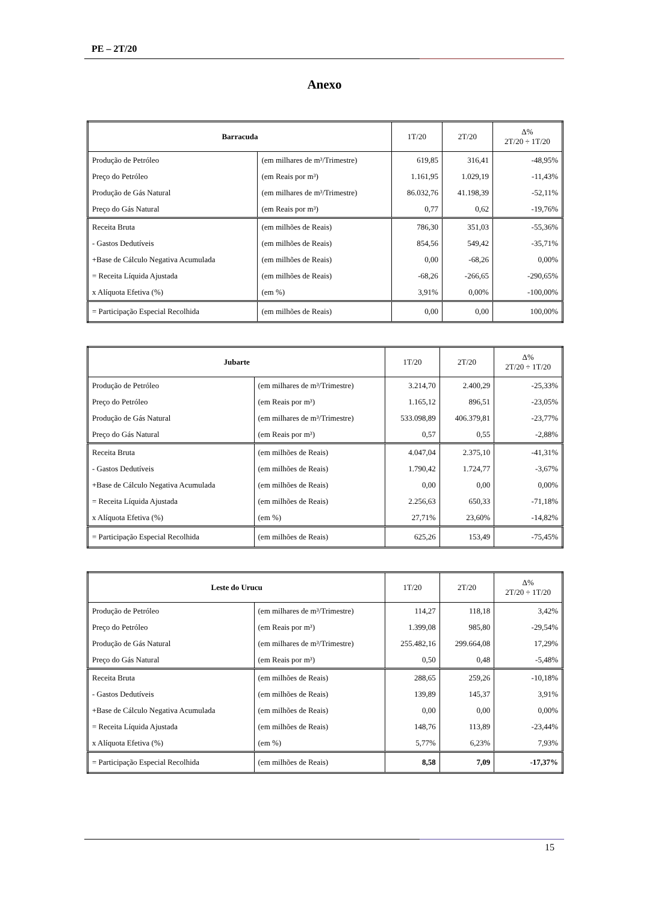PE – 2T/20
Anexo
| Barracuda | | 1T/20 | 2T/20 | Δ% 2T/20 ÷ 1T/20 |
| --- | --- | --- | --- | --- |
| Produção de Petróleo | (em milhares de m³/Trimestre) | 619,85 | 316,41 | -48,95% |
| Preço do Petróleo | (em Reais por m³) | 1.161,95 | 1.029,19 | -11,43% |
| Produção de Gás Natural | (em milhares de m³/Trimestre) | 86.032,76 | 41.198,39 | -52,11% |
| Preço do Gás Natural | (em Reais por m³) | 0,77 | 0,62 | -19,76% |
| Receita Bruta | (em milhões de Reais) | 786,30 | 351,03 | -55,36% |
| - Gastos Dedutíveis | (em milhões de Reais) | 854,56 | 549,42 | -35,71% |
| +Base de Cálculo Negativa Acumulada | (em milhões de Reais) | 0,00 | -68,26 | 0,00% |
| = Receita Líquida Ajustada | (em milhões de Reais) | -68,26 | -266,65 | -290,65% |
| x Alíquota Efetiva (%) | (em %) | 3,91% | 0,00% | -100,00% |
| = Participação Especial Recolhida | (em milhões de Reais) | 0,00 | 0,00 | 100,00% |
| Jubarte | | 1T/20 | 2T/20 | Δ% 2T/20 ÷ 1T/20 |
| --- | --- | --- | --- | --- |
| Produção de Petróleo | (em milhares de m³/Trimestre) | 3.214,70 | 2.400,29 | -25,33% |
| Preço do Petróleo | (em Reais por m³) | 1.165,12 | 896,51 | -23,05% |
| Produção de Gás Natural | (em milhares de m³/Trimestre) | 533.098,89 | 406.379,81 | -23,77% |
| Preço do Gás Natural | (em Reais por m³) | 0,57 | 0,55 | -2,88% |
| Receita Bruta | (em milhões de Reais) | 4.047,04 | 2.375,10 | -41,31% |
| - Gastos Dedutíveis | (em milhões de Reais) | 1.790,42 | 1.724,77 | -3,67% |
| +Base de Cálculo Negativa Acumulada | (em milhões de Reais) | 0,00 | 0,00 | 0,00% |
| = Receita Líquida Ajustada | (em milhões de Reais) | 2.256,63 | 650,33 | -71,18% |
| x Alíquota Efetiva (%) | (em %) | 27,71% | 23,60% | -14,82% |
| = Participação Especial Recolhida | (em milhões de Reais) | 625,26 | 153,49 | -75,45% |
| Leste do Urucu | | 1T/20 | 2T/20 | Δ% 2T/20 ÷ 1T/20 |
| --- | --- | --- | --- | --- |
| Produção de Petróleo | (em milhares de m³/Trimestre) | 114,27 | 118,18 | 3,42% |
| Preço do Petróleo | (em Reais por m³) | 1.399,08 | 985,80 | -29,54% |
| Produção de Gás Natural | (em milhares de m³/Trimestre) | 255.482,16 | 299.664,08 | 17,29% |
| Preço do Gás Natural | (em Reais por m³) | 0,50 | 0,48 | -5,48% |
| Receita Bruta | (em milhões de Reais) | 288,65 | 259,26 | -10,18% |
| - Gastos Dedutíveis | (em milhões de Reais) | 139,89 | 145,37 | 3,91% |
| +Base de Cálculo Negativa Acumulada | (em milhões de Reais) | 0,00 | 0,00 | 0,00% |
| = Receita Líquida Ajustada | (em milhões de Reais) | 148,76 | 113,89 | -23,44% |
| x Alíquota Efetiva (%) | (em %) | 5,77% | 6,23% | 7,93% |
| = Participação Especial Recolhida | (em milhões de Reais) | 8,58 | 7,09 | -17,37% |
15